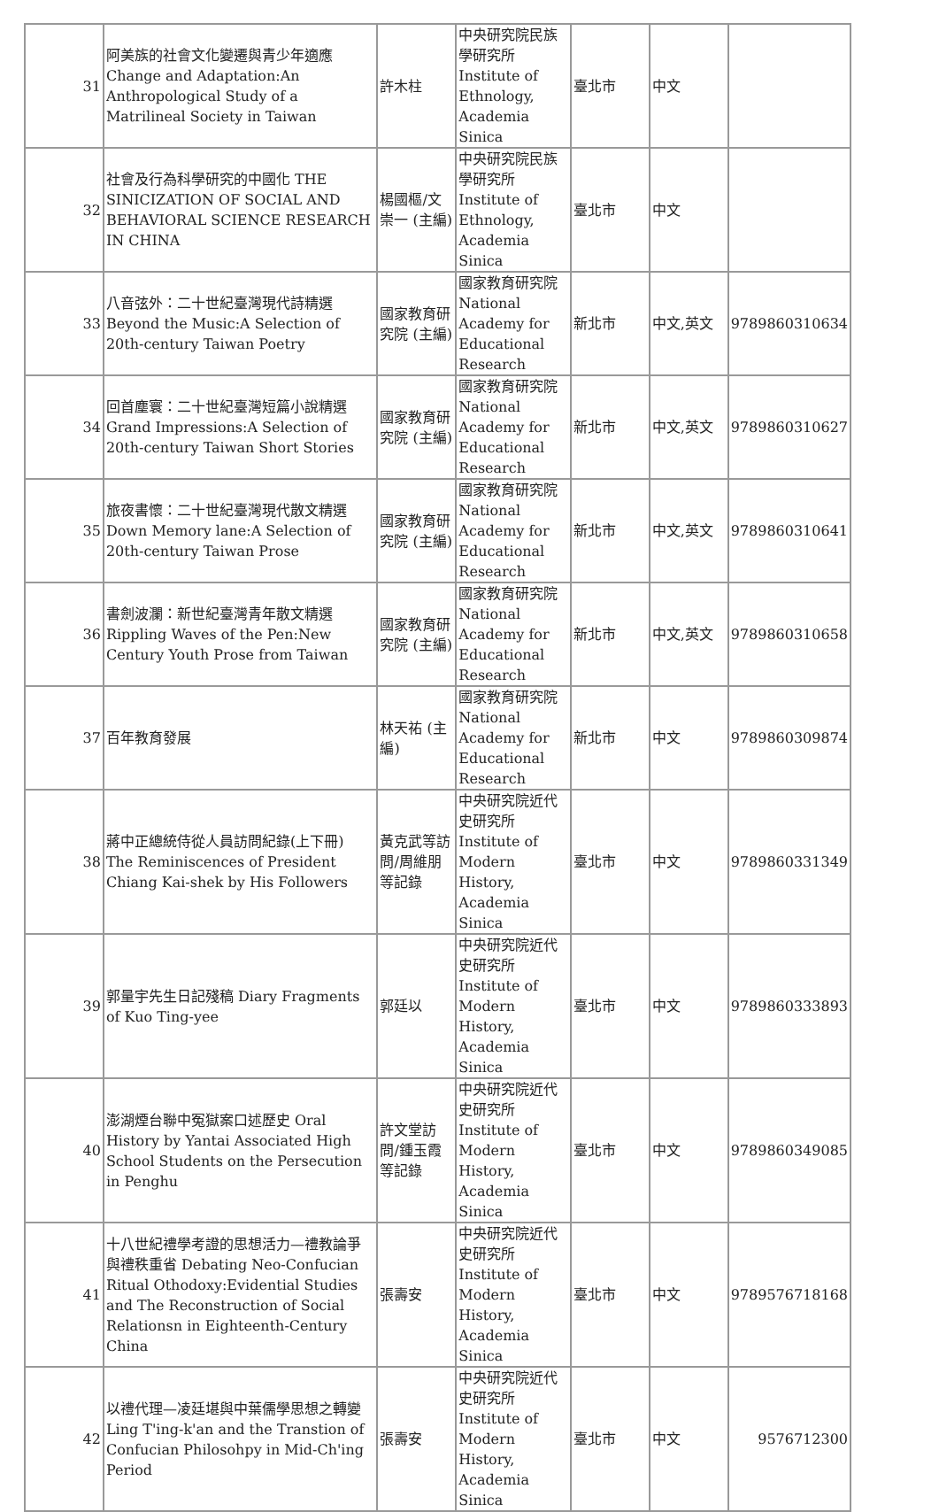| 31 | 阿美族的社會文化變遷與青少年適應 Change and Adaptation:An Anthropological Study of a Matrilineal Society in Taiwan | 許木柱 | 中央研究院民族學研究所 Institute of Ethnology, Academia Sinica | 臺北市 | 中文 | |
| 32 | 社會及行為科學研究的中國化 THE SINICIZATION OF SOCIAL AND BEHAVIORAL SCIENCE RESEARCH IN CHINA | 楊國樞/文崇一 (主編) | 中央研究院民族學研究所 Institute of Ethnology, Academia Sinica | 臺北市 | 中文 | |
| 33 | 八音弦外：二十世紀臺灣現代詩精選 Beyond the Music:A Selection of 20th-century Taiwan Poetry | 國家教育研究院 (主編) | 國家教育研究院 National Academy for Educational Research | 新北市 | 中文,英文 | 9789860310634 |
| 34 | 回首塵寰：二十世紀臺灣短篇小說精選 Grand Impressions:A Selection of 20th-century Taiwan Short Stories | 國家教育研究院 (主編) | 國家教育研究院 National Academy for Educational Research | 新北市 | 中文,英文 | 9789860310627 |
| 35 | 旅夜書懷：二十世紀臺灣現代散文精選 Down Memory lane:A Selection of 20th-century Taiwan Prose | 國家教育研究院 (主編) | 國家教育研究院 National Academy for Educational Research | 新北市 | 中文,英文 | 9789860310641 |
| 36 | 書劍波瀾：新世紀臺灣青年散文精選 Rippling Waves of the Pen:New Century Youth Prose from Taiwan | 國家教育研究院 (主編) | 國家教育研究院 National Academy for Educational Research | 新北市 | 中文,英文 | 9789860310658 |
| 37 | 百年教育發展 | 林天祐 (主編) | 國家教育研究院 National Academy for Educational Research | 新北市 | 中文 | 9789860309874 |
| 38 | 蔣中正總統侍從人員訪問紀錄(上下冊) The Reminiscences of President Chiang Kai-shek by His Followers | 黃克武等訪問/周維朋等記錄 | 中央研究院近代史研究所 Institute of Modern History, Academia Sinica | 臺北市 | 中文 | 9789860331349 |
| 39 | 郭量宇先生日記殘稿 Diary Fragments of Kuo Ting-yee | 郭廷以 | 中央研究院近代史研究所 Institute of Modern History, Academia Sinica | 臺北市 | 中文 | 9789860333893 |
| 40 | 澎湖煙台聯中冤獄案口述歷史 Oral History by Yantai Associated High School Students on the Persecution in Penghu | 許文堂訪問/鍾玉霞等記錄 | 中央研究院近代史研究所 Institute of Modern History, Academia Sinica | 臺北市 | 中文 | 9789860349085 |
| 41 | 十八世紀禮學考證的思想活力—禮教論爭與禮秩重省 Debating Neo-Confucian Ritual Othodoxy:Evidential Studies and The Reconstruction of Social Relationsn in Eighteenth-Century China | 張壽安 | 中央研究院近代史研究所 Institute of Modern History, Academia Sinica | 臺北市 | 中文 | 9789576718168 |
| 42 | 以禮代理—凌廷堪與中葉儒學思想之轉變 Ling T'ing-k'an and the Transtion of Confucian Philosohpy in Mid-Ch'ing Period | 張壽安 | 中央研究院近代史研究所 Institute of Modern History, Academia Sinica | 臺北市 | 中文 | 9576712300 |